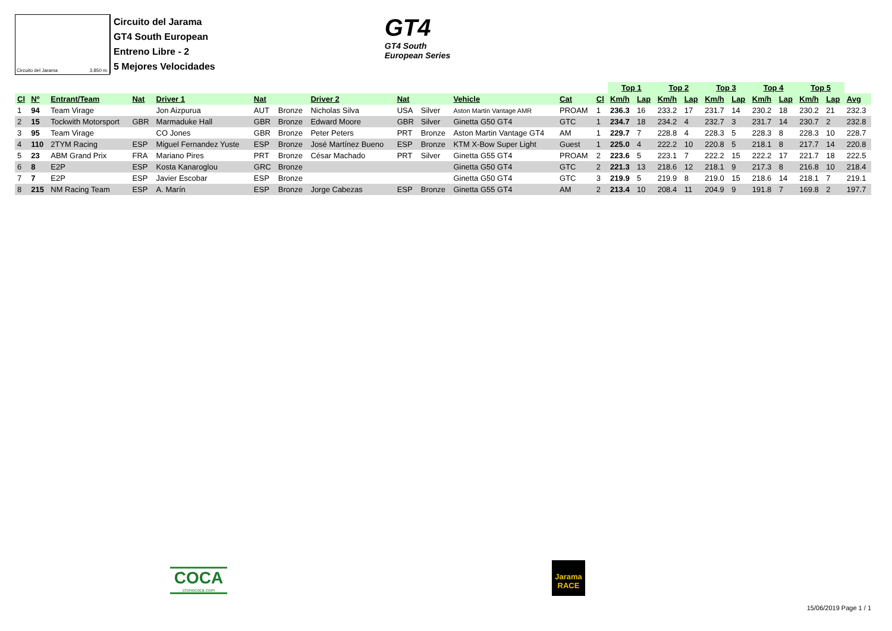Circuito del Jarama 3.850 m.
Circuito del Jarama
GT4 South European
Entreno Libre - 2
5 Mejores Velocidades
GT4
GT4 South
European Series
| | | | | | | | | | | | | | Top 1 | | Top 2 | | Top 3 | | Top 4 | | Top 5 | | |
| --- | --- | --- | --- | --- | --- | --- | --- | --- | --- | --- | --- | --- | --- | --- | --- | --- | --- | --- | --- | --- | --- | --- | --- |
| Cl | Nº | Entrant/Team | Nat | Driver 1 | Nat | | Driver 2 | Nat | | Vehicle | Cat | Cl | Km/h | Lap | Km/h | Lap | Km/h | Lap | Km/h | Lap | Km/h | Lap | Avg |
| 1 | 94 | Team Virage | | Jon Aizpurua | AUT | Bronze | Nicholas Silva | USA | Silver | Aston Martin Vantage AMR | PROAM | 1 | 236.3 | 16 | 233.2 | 17 | 231.7 | 14 | 230.2 | 18 | 230.2 | 21 | 232.3 |
| 2 | 15 | Tockwith Motorsport | GBR | Marmaduke Hall | GBR | Bronze | Edward Moore | GBR | Silver | Ginetta G50 GT4 | GTC | 1 | 234.7 | 18 | 234.2 | 4 | 232.7 | 3 | 231.7 | 14 | 230.7 | 2 | 232.8 |
| 3 | 95 | Team Virage | | CO Jones | GBR | Bronze | Peter Peters | PRT | Bronze | Aston Martin Vantage GT4 | AM | 1 | 229.7 | 7 | 228.8 | 4 | 228.3 | 5 | 228.3 | 8 | 228.3 | 10 | 228.7 |
| 4 | 110 | 2TYM Racing | ESP | Miguel Fernandez Yuste | ESP | Bronze | José Martínez Bueno | ESP | Bronze | KTM X-Bow Super Light | Guest | 1 | 225.0 | 4 | 222.2 | 10 | 220.8 | 5 | 218.1 | 8 | 217.7 | 14 | 220.8 |
| 5 | 23 | ABM Grand Prix | FRA | Mariano Pires | PRT | Bronze | César Machado | PRT | Silver | Ginetta G55 GT4 | PROAM | 2 | 223.6 | 5 | 223.1 | 7 | 222.2 | 15 | 222.2 | 17 | 221.7 | 18 | 222.5 |
| 6 | 8 | E2P | ESP | Kosta Kanaroglou | GRC | Bronze | | | | Ginetta G50 GT4 | GTC | 2 | 221.3 | 13 | 218.6 | 12 | 218.1 | 9 | 217.3 | 8 | 216.8 | 10 | 218.4 |
| 7 | 7 | E2P | ESP | Javier Escobar | ESP | Bronze | | | | Ginetta G50 GT4 | GTC | 3 | 219.9 | 5 | 219.9 | 8 | 219.0 | 15 | 218.6 | 14 | 218.1 | 7 | 219.1 |
| 8 | 215 | NM Racing Team | ESP | A. Marín | ESP | Bronze | Jorge Cabezas | ESP | Bronze | Ginetta G55 GT4 | AM | 2 | 213.4 | 10 | 208.4 | 11 | 204.9 | 9 | 191.8 | 7 | 169.8 | 2 | 197.7 |
COCA
cronococa.com
Jarama
RACE
15/06/2019 Page 1 / 1